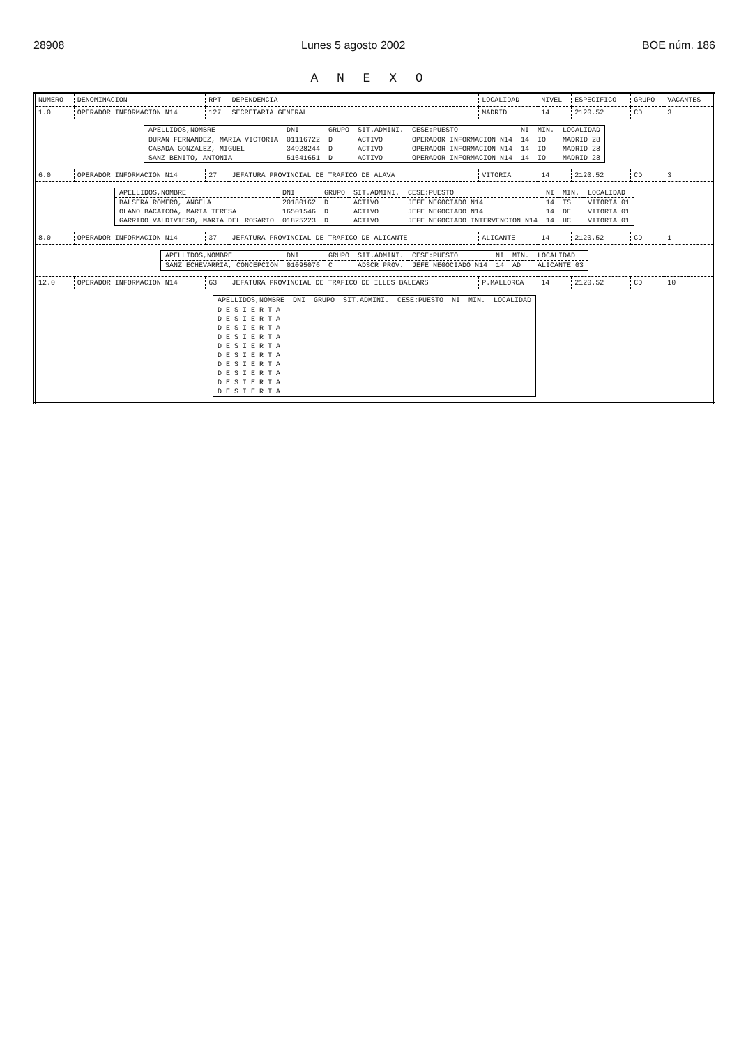28908 Lunes 5 agosto 2002 BOE núm. 186
A N E X O
| NUMERO | DENOMINACION | RPT | DEPENDENCIA | LOCALIDAD | NIVEL | ESPECIFICO | GRUPO | VACANTES |
| --- | --- | --- | --- | --- | --- | --- | --- | --- |
| 1.0 | OPERADOR INFORMACION N14 | 127 | SECRETARIA GENERAL | MADRID | 14 | 2120.52 | CD | 3 |
| / APELLIDOS,NOMBRE / DNI / GRUPO / SIT.ADMINI. / CESE:PUESTO / NI / MIN. / LOCALIDAD / / --- / --- / --- / --- / --- / --- / --- / --- / / DURAN FERNANDEZ, MARIA VICTORIA / 01116722 / D / ACTIVO / OPERADOR INFORMACION N14 / 14 / IO / MADRID 28 / / CABADA GONZALEZ, MIGUEL / 34928244 / D / ACTIVO / OPERADOR INFORMACION N14 / 14 / IO / MADRID 28 / / SANZ BENITO, ANTONIA / 51641651 / D / ACTIVO / OPERADOR INFORMACION N14 / 14 / IO / MADRID 28 / | | | | | | | | |
| 6.0 | OPERADOR INFORMACION N14 | 27 | JEFATURA PROVINCIAL DE TRAFICO DE ALAVA | VITORIA | 14 | 2120.52 | CD | 3 |
| / APELLIDOS,NOMBRE / DNI / GRUPO / SIT.ADMINI. / CESE:PUESTO / NI / MIN. / LOCALIDAD / / --- / --- / --- / --- / --- / --- / --- / --- / / BALSERA ROMERO, ANGELA / 20180162 / D / ACTIVO / JEFE NEGOCIADO N14 / 14 / TS / VITORIA 01 / / OLANO BACAICOA, MARIA TERESA / 16501546 / D / ACTIVO / JEFE NEGOCIADO N14 / 14 / DE / VITORIA 01 / / GARRIDO VALDIVIESO, MARIA DEL ROSARIO / 01825223 / D / ACTIVO / JEFE NEGOCIADO INTERVENCION N14 / 14 / HC / VITORIA 01 / | | | | | | | | |
| 8.0 | OPERADOR INFORMACION N14 | 37 | JEFATURA PROVINCIAL DE TRAFICO DE ALICANTE | ALICANTE | 14 | 2120.52 | CD | 1 |
| / APELLIDOS,NOMBRE / DNI / GRUPO / SIT.ADMINI. / CESE:PUESTO / NI / MIN. / LOCALIDAD / / --- / --- / --- / --- / --- / --- / --- / --- / / SANZ ECHEVARRIA, CONCEPCION / 01095076 / C / ADSCR PROV. / JEFE NEGOCIADO N14 / 14 / AD / ALICANTE 03 / | | | | | | | | |
| 12.0 | OPERADOR INFORMACION N14 | 63 | JEFATURA PROVINCIAL DE TRAFICO DE ILLES BALEARS | P.MALLORCA | 14 | 2120.52 | CD | 10 |
| / APELLIDOS,NOMBRE / DNI / GRUPO / SIT.ADMINI. / CESE:PUESTO / NI / MIN. / LOCALIDAD / / --- / --- / --- / --- / --- / --- / --- / --- / / D E S I E R T A / / / / / / / / / D E S I E R T A / / / / / / / / / D E S I E R T A / / / / / / / / / D E S I E R T A / / / / / / / / / D E S I E R T A / / / / / / / / / D E S I E R T A / / / / / / / / / D E S I E R T A / / / / / / / / / D E S I E R T A / / / / / / / / / D E S I E R T A / / / / / / / / / D E S I E R T A / / / / / / / / | | | | | | | | |